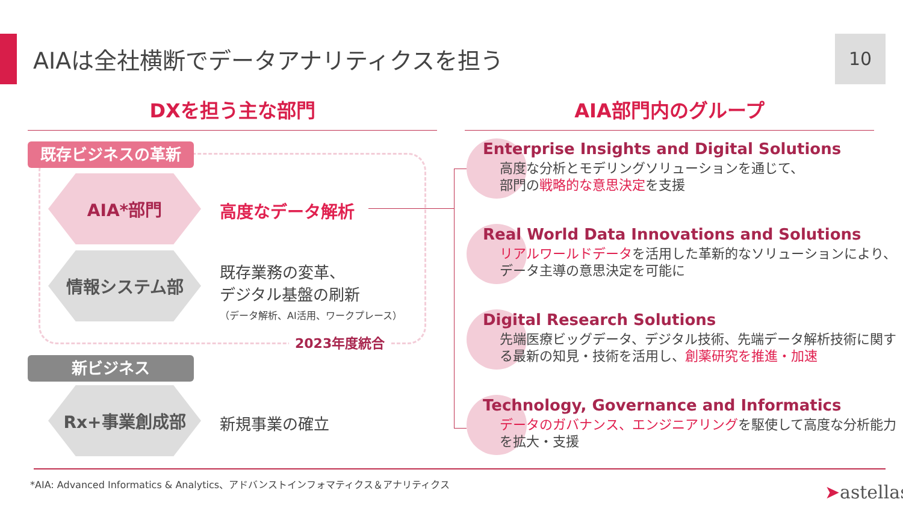AIAは全社横断でデータアナリティクスを担う
10
DXを担う主な部門 AIA部門内のグループ
既存ビジネスの革新
AIA*部門
高度なデータ解析
情報システム部
既存業務の変革、
デジタル基盤の刷新
（データ解析、AI活用、ワークプレース）
2023年度統合
新ビジネス
Rx+事業創成部
新規事業の確立
Enterprise Insights and Digital Solutions
高度な分析とモデリングソリューションを通じて、
部門の戦略的な意思決定を支援
Real World Data Innovations and Solutions
リアルワールドデータを活用した革新的なソリューションにより、データ主導の意思決定を可能に
Digital Research Solutions
先端医療ビッグデータ、デジタル技術、先端データ解析技術に関する最新の知見・技術を活用し、創薬研究を推進・加速
Technology, Governance and Informatics
データのガバナンス、エンジニアリングを駆使して高度な分析能力を拡大・支援
*AIA: Advanced Informatics & Analytics、アドバンストインフォマティクス＆アナリティクス
➤astellas